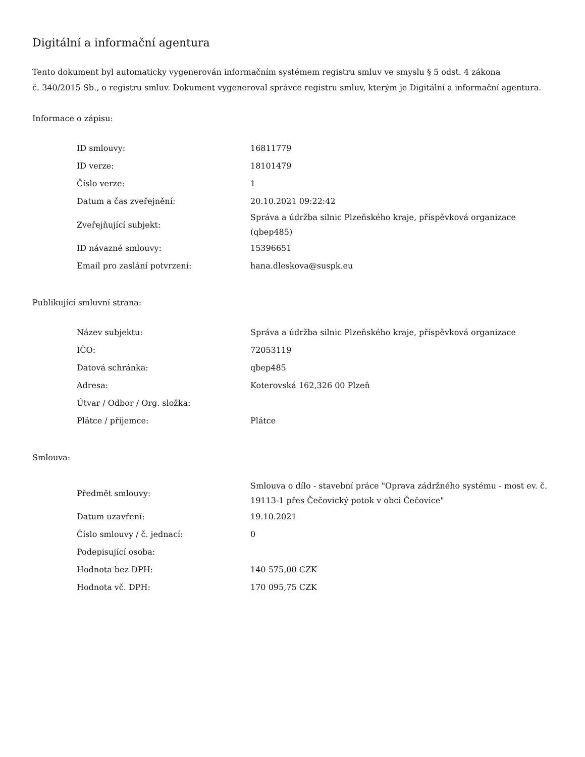Digitální a informační agentura
Tento dokument byl automaticky vygenerován informačním systémem registru smluv ve smyslu § 5 odst. 4 zákona
č. 340/2015 Sb., o registru smluv. Dokument vygeneroval správce registru smluv, kterým je Digitální a informační agentura.
Informace o zápisu:
| ID smlouvy: | 16811779 |
| ID verze: | 18101479 |
| Číslo verze: | 1 |
| Datum a čas zveřejnění: | 20.10.2021 09:22:42 |
| Zveřejňující subjekt: | Správa a údržba silnic Plzeňského kraje, příspěvková organizace (qbep485) |
| ID návazné smlouvy: | 15396651 |
| Email pro zaslání potvrzení: | hana.dleskova@suspk.eu |
Publikující smluvní strana:
| Název subjektu: | Správa a údržba silnic Plzeňského kraje, příspěvková organizace |
| IČO: | 72053119 |
| Datová schránka: | qbep485 |
| Adresa: | Koterovská 162,326 00 Plzeň |
| Útvar / Odbor / Org. složka: | |
| Plátce / příjemce: | Plátce |
Smlouva:
| Předmět smlouvy: | Smlouva o dílo - stavební práce "Oprava zádržného systému - most ev. č. 19113-1 přes Čečovický potok v obci Čečovice" |
| Datum uzavření: | 19.10.2021 |
| Číslo smlouvy / č. jednací: | 0 |
| Podepisující osoba: | |
| Hodnota bez DPH: | 140 575,00 CZK |
| Hodnota vč. DPH: | 170 095,75 CZK |